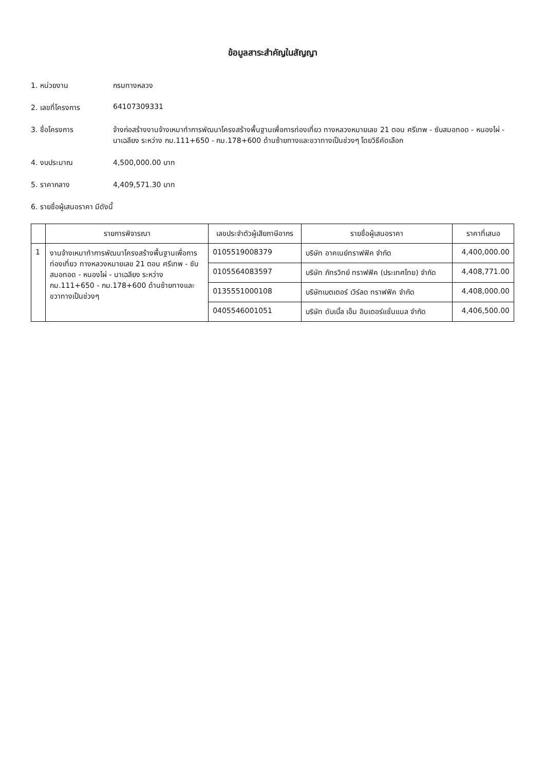ข้อมูลสาระสำคัญในสัญญา
1. หน่วยงาน กรมทางหลวง
2. เลขที่โครงการ 64107309331
3. ชื่อโครงการ จ้างก่อสร้างงานจ้างเหมาทำการพัฒนาโครงสร้างพื้นฐานเพื่อการท่องเที่ยว ทางหลวงหมายเลข 21 ตอน ศรีเทพ - ซับสมอทอด - หนองไผ่ - นาเฉลียง ระหว่าง กม.111+650 - กม.178+600 ด้านซ้ายทางและขวาทางเป็นช่วงๆ โดยวิธีคัดเลือก
4. งบประมาณ 4,500,000.00 บาท
5. ราคากลาง 4,409,571.30 บาท
6. รายชื่อผู้เสนอราคา มีดังนี้
| | รายการพิจารณา | เลขประจำตัวผู้เสียภาษีอากร | รายชื่อผู้เสนอราคา | ราคาที่เสนอ |
| --- | --- | --- | --- | --- |
| 1 | งานจ้างเหมาทำการพัฒนาโครงสร้างพื้นฐานเพื่อการท่องเที่ยว ทางหลวงหมายเลข 21 ตอน ศรีเทพ - ซับสมอทอด - หนองไผ่ - นาเฉลียง ระหว่าง กม.111+650 - กม.178+600 ด้านซ้ายทางและขวาทางเป็นช่วงๆ | 0105519008379 | บริษัท อาคเนย์ทราฟฟิค จำกัด | 4,400,000.00 |
| | | 0105564083597 | บริษัท ภัทรวิทย์ ทราฟฟิค (ประเทศไทย) จำกัด | 4,408,771.00 |
| | | 0135551000108 | บริษัทเบตเตอร์ เวิร์ลด ทราฟฟิค จำกัด | 4,408,000.00 |
| | | 0405546001051 | บริษัท ดับเบิ้ล เอ็ม อินเตอร์แชั่นแนล จำกัด | 4,406,500.00 |